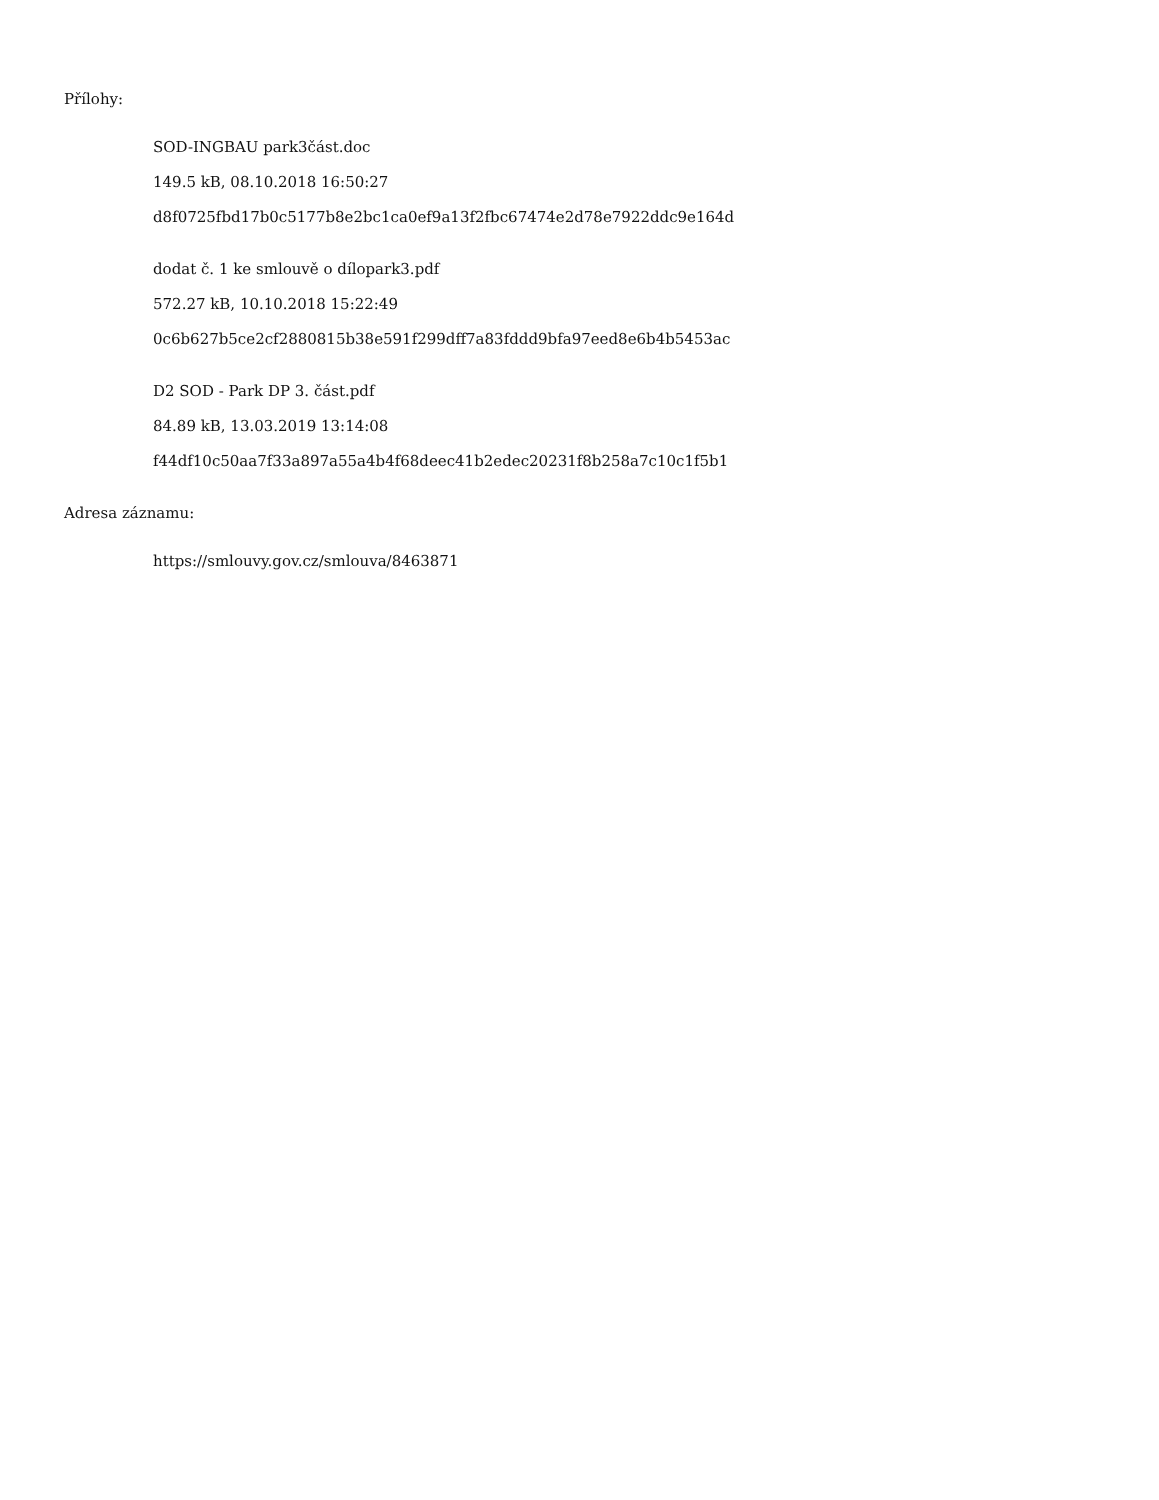Přílohy:
SOD-INGBAU park3část.doc
149.5 kB, 08.10.2018 16:50:27
d8f0725fbd17b0c5177b8e2bc1ca0ef9a13f2fbc67474e2d78e7922ddc9e164d
dodat č. 1 ke smlouvě o dílopark3.pdf
572.27 kB, 10.10.2018 15:22:49
0c6b627b5ce2cf2880815b38e591f299dff7a83fddd9bfa97eed8e6b4b5453ac
D2 SOD - Park DP 3. část.pdf
84.89 kB, 13.03.2019 13:14:08
f44df10c50aa7f33a897a55a4b4f68deec41b2edec20231f8b258a7c10c1f5b1
Adresa záznamu:
https://smlouvy.gov.cz/smlouva/8463871